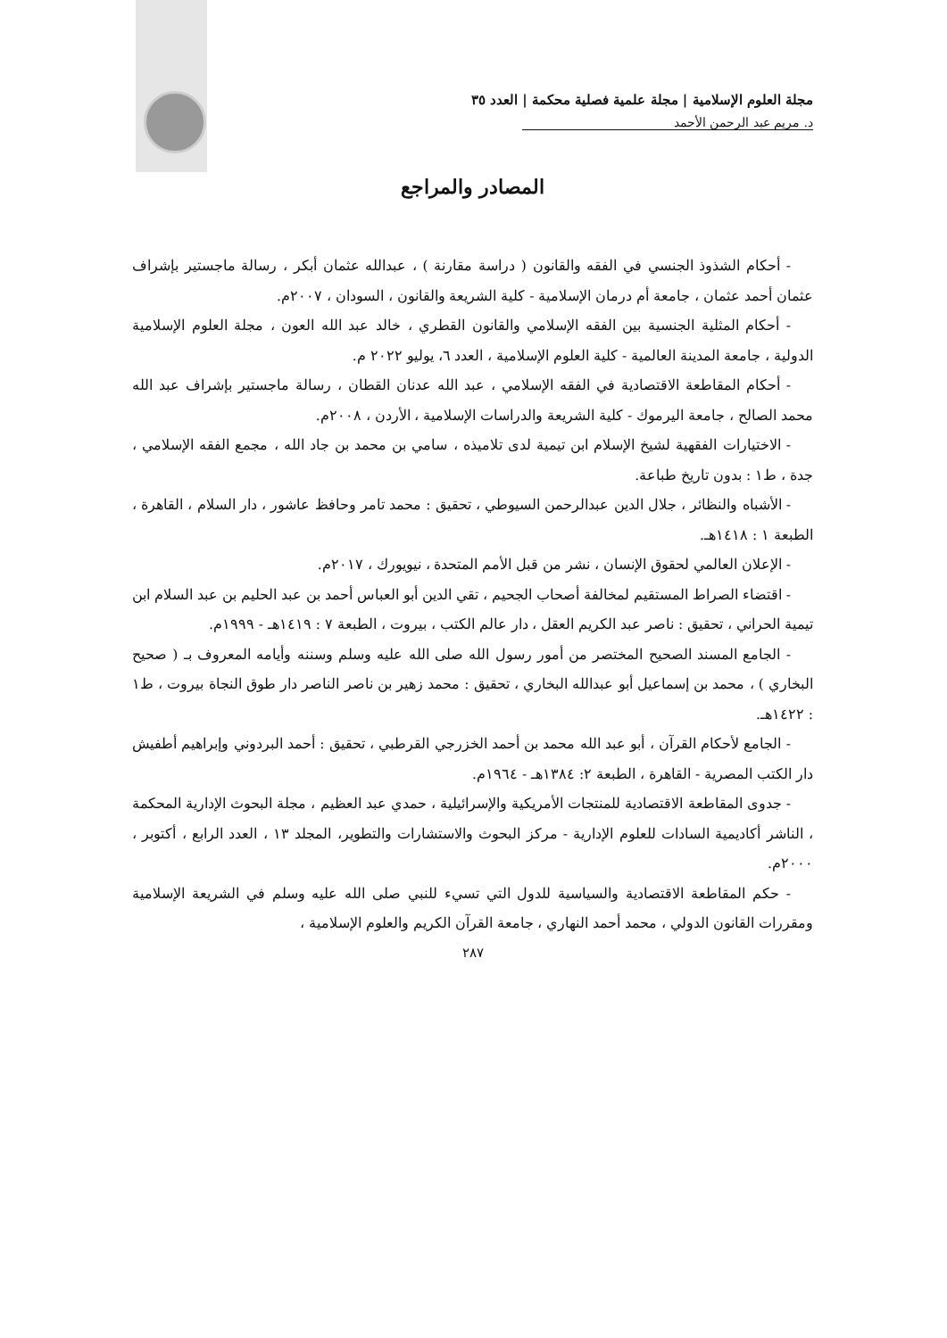مجلة العلوم الإسلامية | مجلة علمية فصلية محكمة | العدد ٣٥
د. مريم عبد الرحمن الأحمد
المصادر والمراجع
- أحكام الشذوذ الجنسي في الفقه والقانون ( دراسة مقارنة ) ، عبدالله عثمان أبكر ، رسالة ماجستير بإشراف عثمان أحمد عثمان ، جامعة أم درمان الإسلامية - كلية الشريعة والقانون ، السودان ، ٢٠٠٧م.
- أحكام المثلية الجنسية بين الفقه الإسلامي والقانون القطري ، خالد عبد الله العون ، مجلة العلوم الإسلامية الدولية ، جامعة المدينة العالمية - كلية العلوم الإسلامية ، العدد ٦، يوليو ٢٠٢٢ م.
- أحكام المقاطعة الاقتصادية في الفقه الإسلامي ، عبد الله عدنان القطان ، رسالة ماجستير بإشراف عبد الله محمد الصالح ، جامعة اليرموك - كلية الشريعة والدراسات الإسلامية ، الأردن ، ٢٠٠٨م.
- الاختيارات الفقهية لشيخ الإسلام ابن تيمية لدى تلاميذه ، سامي بن محمد بن جاد الله ، مجمع الفقه الإسلامي ، جدة ، ط١ : بدون تاريخ طباعة.
- الأشباه والنظائر ، جلال الدين عبدالرحمن السيوطي ، تحقيق : محمد تامر وحافظ عاشور ، دار السلام ، القاهرة ، الطبعة ١ : ١٤١٨هـ.
- الإعلان العالمي لحقوق الإنسان ، نشر من قبل الأمم المتحدة ، نيويورك ، ٢٠١٧م.
- اقتضاء الصراط المستقيم لمخالفة أصحاب الجحيم ، تقي الدين أبو العباس أحمد بن عبد الحليم بن عبد السلام ابن تيمية الحراني ، تحقيق : ناصر عبد الكريم العقل ، دار عالم الكتب ، بيروت ، الطبعة ٧ : ١٤١٩هـ - ١٩٩٩م.
- الجامع المسند الصحيح المختصر من أمور رسول الله صلى الله عليه وسلم وسننه وأيامه المعروف بـ ( صحيح البخاري ) ، محمد بن إسماعيل أبو عبدالله البخاري ، تحقيق : محمد زهير بن ناصر الناصر دار طوق النجاة بيروت ، ط١ : ١٤٢٢هـ.
- الجامع لأحكام القرآن ، أبو عبد الله محمد بن أحمد الخزرجي القرطبي ، تحقيق : أحمد البردوني وإبراهيم أطفيش دار الكتب المصرية - القاهرة ، الطبعة ٢: ١٣٨٤هـ - ١٩٦٤م.
- جدوى المقاطعة الاقتصادية للمنتجات الأمريكية والإسرائيلية ، حمدي عبد العظيم ، مجلة البحوث الإدارية المحكمة ، الناشر أكاديمية السادات للعلوم الإدارية - مركز البحوث والاستشارات والتطوير، المجلد ١٣ ، العدد الرابع ، أكتوبر ، ٢٠٠٠م.
- حكم المقاطعة الاقتصادية والسياسية للدول التي تسيء للنبي صلى الله عليه وسلم في الشريعة الإسلامية ومقررات القانون الدولي ، محمد أحمد النهاري ، جامعة القرآن الكريم والعلوم الإسلامية ،
٢٨٧